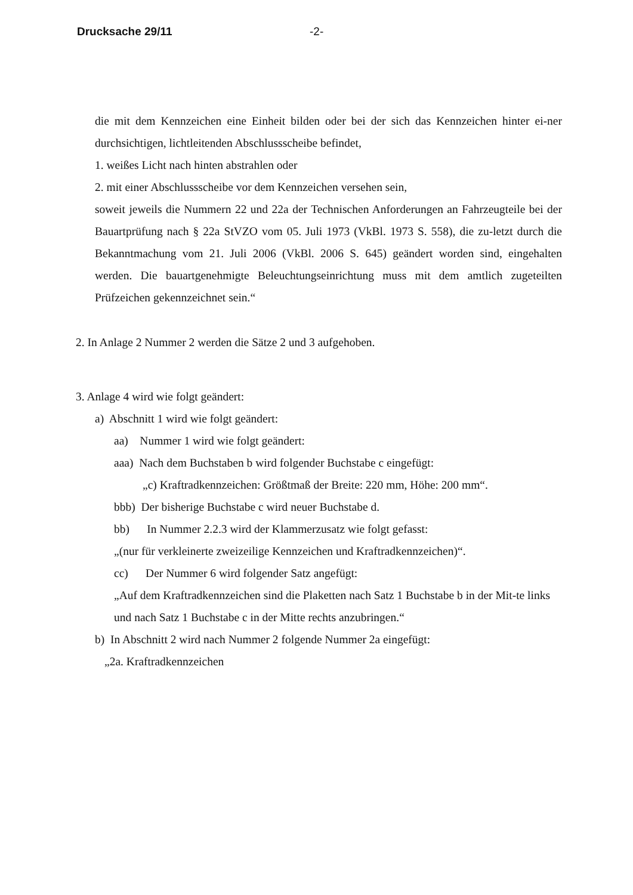Drucksache 29/11 -2-
die mit dem Kennzeichen eine Einheit bilden oder bei der sich das Kennzeichen hinter ei-ner durchsichtigen, lichtleitenden Abschlussscheibe befindet,
1. weißes Licht nach hinten abstrahlen oder
2. mit einer Abschlussscheibe vor dem Kennzeichen versehen sein,
soweit jeweils die Nummern 22 und 22a der Technischen Anforderungen an Fahrzeugteile bei der Bauartprüfung nach § 22a StVZO vom 05. Juli 1973 (VkBl. 1973 S. 558), die zu-letzt durch die Bekanntmachung vom 21. Juli 2006 (VkBl. 2006 S. 645) geändert worden sind, eingehalten werden. Die bauartgenehmigte Beleuchtungseinrichtung muss mit dem amtlich zugeteilten Prüfzeichen gekennzeichnet sein.“
2. In Anlage 2 Nummer 2 werden die Sätze 2 und 3 aufgehoben.
3. Anlage 4 wird wie folgt geändert:
a) Abschnitt 1 wird wie folgt geändert:
aa) Nummer 1 wird wie folgt geändert:
aaa) Nach dem Buchstaben b wird folgender Buchstabe c eingefügt:
„c) Kraftradkennzeichen: Größtmaß der Breite: 220 mm, Höhe: 200 mm“.
bbb) Der bisherige Buchstabe c wird neuer Buchstabe d.
bb) In Nummer 2.2.3 wird der Klammerzusatz wie folgt gefasst:
„(nur für verkleinerte zweizeilige Kennzeichen und Kraftradkennzeichen)“.
cc) Der Nummer 6 wird folgender Satz angefügt:
„Auf dem Kraftradkennzeichen sind die Plaketten nach Satz 1 Buchstabe b in der Mit-te links und nach Satz 1 Buchstabe c in der Mitte rechts anzubringen.“
b) In Abschnitt 2 wird nach Nummer 2 folgende Nummer 2a eingefügt:
„2a. Kraftradkennzeichen